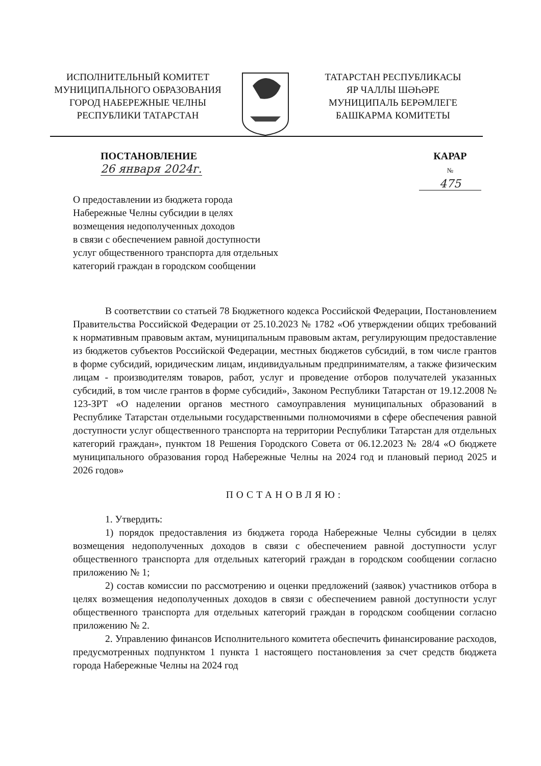ИСПОЛНИТЕЛЬНЫЙ КОМИТЕТ
МУНИЦИПАЛЬНОГО ОБРАЗОВАНИЯ
ГОРОД НАБЕРЕЖНЫЕ ЧЕЛНЫ
РЕСПУБЛИКИ ТАТАРСТАН
ТАТАРСТАН РЕСПУБЛИКАСЫ
ЯР ЧАЛЛЫ ШӘҺӘРЕ
МУНИЦИПАЛЬ БЕРӘМЛЕГЕ
БАШКАРМА КОМИТЕТЫ
ПОСТАНОВЛЕНИЕ
26 января 2024г.
КАРАР
№ 475
О предоставлении из бюджета города
Набережные Челны субсидии в целях
возмещения недополученных доходов
в связи с обеспечением равной доступности
услуг общественного транспорта для отдельных
категорий граждан в городском сообщении
В соответствии со статьей 78 Бюджетного кодекса Российской Федерации, Постановлением Правительства Российской Федерации от 25.10.2023 № 1782 «Об утверждении общих требований к нормативным правовым актам, муниципальным правовым актам, регулирующим предоставление из бюджетов субъектов Российской Федерации, местных бюджетов субсидий, в том числе грантов в форме субсидий, юридическим лицам, индивидуальным предпринимателям, а также физическим лицам - производителям товаров, работ, услуг и проведение отборов получателей указанных субсидий, в том числе грантов в форме субсидий», Законом Республики Татарстан от 19.12.2008 № 123-ЗРТ «О наделении органов местного самоуправления муниципальных образований в Республике Татарстан отдельными государственными полномочиями в сфере обеспечения равной доступности услуг общественного транспорта на территории Республики Татарстан для отдельных категорий граждан», пунктом 18 Решения Городского Совета от 06.12.2023 № 28/4 «О бюджете муниципального образования город Набережные Челны на 2024 год и плановый период 2025 и 2026 годов»
ПОСТАНОВЛЯЮ:
1. Утвердить:
1) порядок предоставления из бюджета города Набережные Челны субсидии в целях возмещения недополученных доходов в связи с обеспечением равной доступности услуг общественного транспорта для отдельных категорий граждан в городском сообщении согласно приложению № 1;
2) состав комиссии по рассмотрению и оценки предложений (заявок) участников отбора в целях возмещения недополученных доходов в связи с обеспечением равной доступности услуг общественного транспорта для отдельных категорий граждан в городском сообщении согласно приложению № 2.
2. Управлению финансов Исполнительного комитета обеспечить финансирование расходов, предусмотренных подпунктом 1 пункта 1 настоящего постановления за счет средств бюджета города Набережные Челны на 2024 год